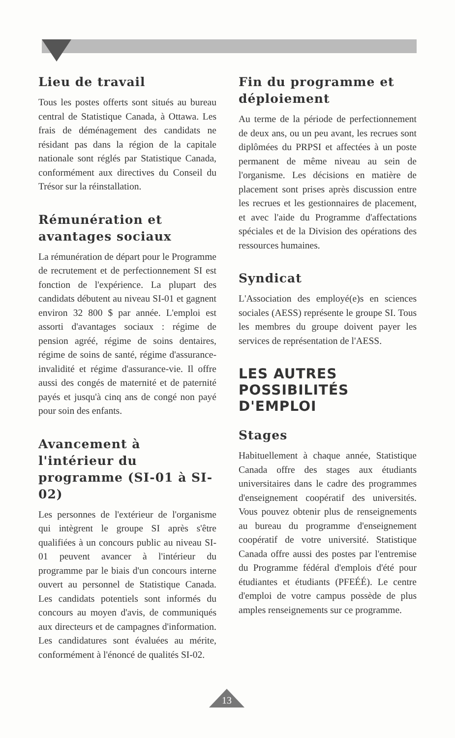Lieu de travail
Tous les postes offerts sont situés au bureau central de Statistique Canada, à Ottawa. Les frais de déménagement des candidats ne résidant pas dans la région de la capitale nationale sont réglés par Statistique Canada, conformément aux directives du Conseil du Trésor sur la réinstallation.
Rémunération et avantages sociaux
La rémunération de départ pour le Programme de recrutement et de perfectionnement SI est fonction de l'expérience. La plupart des candidats débutent au niveau SI-01 et gagnent environ 32 800 $ par année. L'emploi est assorti d'avantages sociaux : régime de pension agréé, régime de soins dentaires, régime de soins de santé, régime d'assurance-invalidité et régime d'assurance-vie. Il offre aussi des congés de maternité et de paternité payés et jusqu'à cinq ans de congé non payé pour soin des enfants.
Avancement à l'intérieur du programme (SI-01 à SI-02)
Les personnes de l'extérieur de l'organisme qui intègrent le groupe SI après s'être qualifiées à un concours public au niveau SI-01 peuvent avancer à l'intérieur du programme par le biais d'un concours interne ouvert au personnel de Statistique Canada. Les candidats potentiels sont informés du concours au moyen d'avis, de communiqués aux directeurs et de campagnes d'information. Les candidatures sont évaluées au mérite, conformément à l'énoncé de qualités SI-02.
Fin du programme et déploiement
Au terme de la période de perfectionnement de deux ans, ou un peu avant, les recrues sont diplômées du PRPSI et affectées à un poste permanent de même niveau au sein de l'organisme. Les décisions en matière de placement sont prises après discussion entre les recrues et les gestionnaires de placement, et avec l'aide du Programme d'affectations spéciales et de la Division des opérations des ressources humaines.
Syndicat
L'Association des employé(e)s en sciences sociales (AESS) représente le groupe SI. Tous les membres du groupe doivent payer les services de représentation de l'AESS.
LES AUTRES POSSIBILITÉS D'EMPLOI
Stages
Habituellement à chaque année, Statistique Canada offre des stages aux étudiants universitaires dans le cadre des programmes d'enseignement coopératif des universités. Vous pouvez obtenir plus de renseignements au bureau du programme d'enseignement coopératif de votre université. Statistique Canada offre aussi des postes par l'entremise du Programme fédéral d'emplois d'été pour étudiantes et étudiants (PFEÉÉ). Le centre d'emploi de votre campus possède de plus amples renseignements sur ce programme.
13